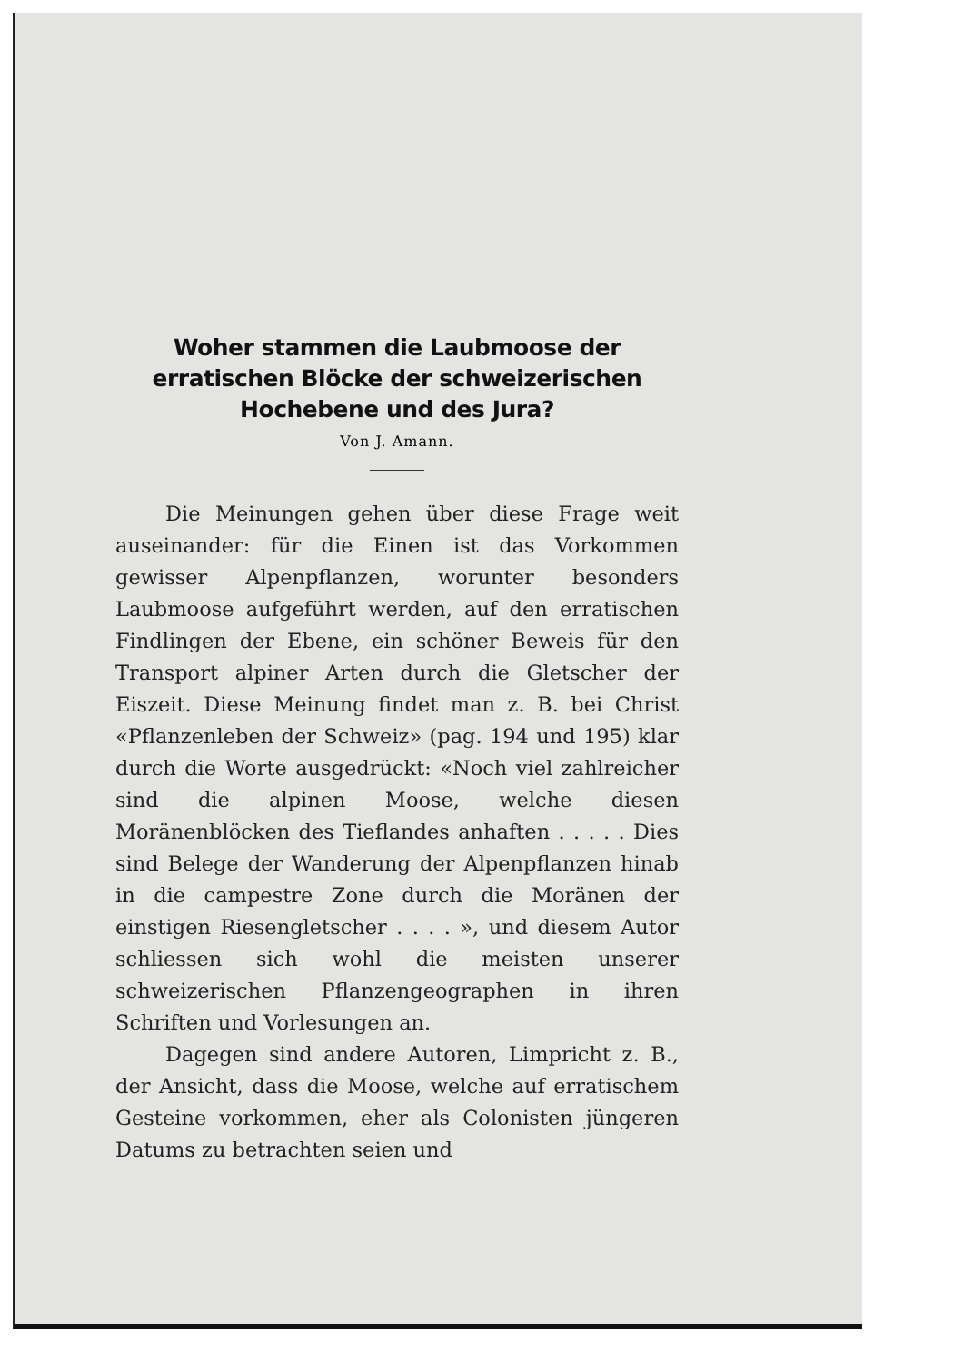Woher stammen die Laubmoose der erratischen Blöcke der schweizerischen Hochebene und des Jura?
Von J. Amann.
Die Meinungen gehen über diese Frage weit auseinander: für die Einen ist das Vorkommen gewisser Alpenpflanzen, worunter besonders Laubmoose aufgeführt werden, auf den erratischen Findlingen der Ebene, ein schöner Beweis für den Transport alpiner Arten durch die Gletscher der Eiszeit. Diese Meinung findet man z. B. bei Christ «Pflanzenleben der Schweiz» (pag. 194 und 195) klar durch die Worte ausgedrückt: «Noch viel zahlreicher sind die alpinen Moose, welche diesen Moränenblöcken des Tieflandes anhaften . . . . . Dies sind Belege der Wanderung der Alpenpflanzen hinab in die campestre Zone durch die Moränen der einstigen Riesengletscher . . . . », und diesem Autor schliessen sich wohl die meisten unserer schweizerischen Pflanzengeographen in ihren Schriften und Vorlesungen an.
Dagegen sind andere Autoren, Limpricht z. B., der Ansicht, dass die Moose, welche auf erratischem Gesteine vorkommen, eher als Colonisten jüngeren Datums zu betrachten seien und